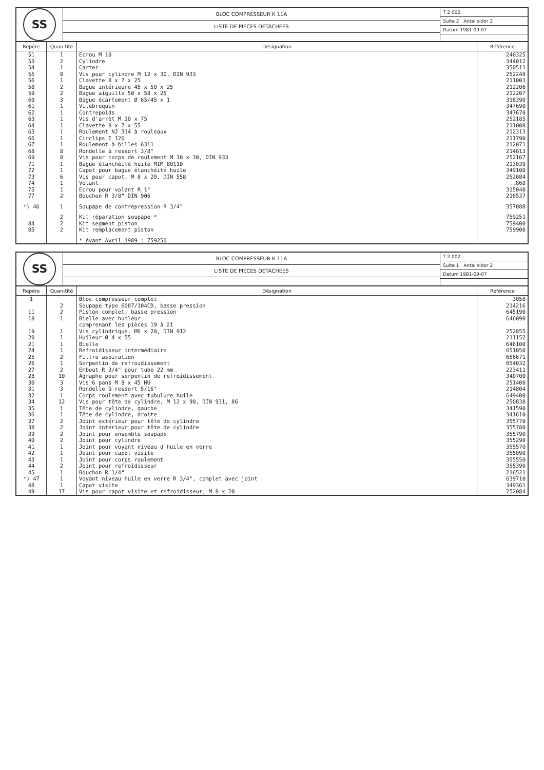SS
BLOC COMPRESSEUR K 11A
LISTE DE PIECES DETACHEES
T 2 002
Suite 2 Antal sidor 2
Datum 1981-09-07
| Repère | Quan-tité | Désignation | Référence |
| --- | --- | --- | --- |
| 51 | 1 | Ecrou M 10 | 240325 |
| 53 | 2 | Cylindre | 344012 |
| 54 | 1 | Carter | 350511 |
| 55 | 8 | Vis pour cylindre M 12 x 30, DIN 933 | 252248 |
| 56 | 1 | Clavette 8 x 7 x 25 | 211003 |
| 58 | 2 | Bague intérieure 45 x 50 x 25 | 212206 |
| 59 | 2 | Bague aiguille 50 x 58 x 25 | 212207 |
| 60 | 3 | Bague écartement Ø 65/45 x 1 | 318390 |
| 61 | 1 | Vilebrequin | 347690 |
| 62 | 1 | Contrepoids | 347670 |
| 63 | 1 | Vis d'arrêt M 10 x 75 | 252185 |
| 64 | 1 | Clavette 8 x 7 x 55 | 211008 |
| 65 | 1 | Roulement NJ 314 à rouleaux | 212313 |
| 66 | 1 | Circlips I 120 | 211790 |
| 67 | 1 | Roulement à billes 6311 | 212071 |
| 68 | 8 | Rondelle à ressort 3/8" | 214813 |
| 69 | 8 | Vis pour corps de roulement M 10 x 30, DIN 933 | 252167 |
| 71 | 1 | Bague étanchéité huile MIM 80110 | 213039 |
| 72 | 1 | Capot pour bague étanchéité huile | 349100 |
| 73 | 6 | Vis pour capot, M 8 x 20, DIN 558 | 252084 |
| 74 | 1 | Volant | ..860 |
| 75 | 1 | Ecrou pour volant R 1" | 315040 |
| 77 | 2 | Bouchon R 3/8" DIN 906 | 216537 |
| *) 46 | 1 | Soupape de contrepression R 3/4" | 357088 |
| | 2 | Kit réparation soupape * | 759251 |
| 84 | 2 | Kit segment piston | 759400 |
| 85 | 2 | Kit remplacement piston | 759900 |
| | | * Avant Avril 1989 : 759250 | |
SS
BLOC COMPRESSEUR K 11A
LISTE DE PIECES DETACHEES
T 2 002
Suite 1 Antal sidor 2
Datum 1981-09-07
| Repère | Quan-tité | Désignation | Référence |
| --- | --- | --- | --- |
| 1 | | Bloc compresseur complet | 3058 |
| | 2 | Soupape type 6087/104CD, basse pression | 214216 |
| 11 | 2 | Piston complet, basse pression | 645190 |
| 18 | 1 | Bielle avec huileur comprenant les pièces 19 à 21 | 646090 |
| 19 | 1 | Vis cylindrique, M6 x 20, DIN 912 | 252855 |
| 20 | 1 | Huileur Ø 4 x 55 | 211152 |
| 21 | 1 | Bielle | 646100 |
| 24 | 1 | Refroidisseur intermédiaire | 651050 |
| 25 | 2 | Filtre aspiration | 656671 |
| 26 | 1 | Serpentin de refroidissement | 654032 |
| 27 | 2 | Embout R 3/4" pour tube 22 mm | 223411 |
| 28 | 10 | Agraphe pour serpentin de refroidissement | 340700 |
| 30 | 3 | Vis 6 pans M 8 x 45 MU | 251408 |
| 31 | 3 | Rondelle à ressort 5/16" | 214804 |
| 32 | 1 | Corps roulement avec tubulure huile | 649400 |
| 34 | 12 | Vis pour tête de cylindre, M 12 x 90, DIN 931, 8G | 250838 |
| 35 | 1 | Tête de cylindre, gauche | 341590 |
| 36 | 1 | Tête de cylindre, droite | 341610 |
| 37 | 2 | Joint extérieur pour tête de cylindre | 355770 |
| 38 | 2 | Joint intérieur pour tête de cylindre | 355780 |
| 39 | 2 | Joint pour ensemble soupape | 355790 |
| 40 | 2 | Joint pour cylindre | 355290 |
| 41 | 1 | Joint pour voyant niveau d'huile en verre | 355570 |
| 42 | 1 | Joint pour capot visite | 355090 |
| 43 | 1 | Joint pour corps roulement | 355550 |
| 44 | 2 | Joint pour refroidisseur | 355390 |
| 45 | 1 | Bouchon R 1/4" | 216521 |
| *) 47 | 1 | Voyant niveau huile en verre R 3/4", complet avec joint | 639710 |
| 48 | 1 | Capot visite | 349361 |
| 49 | 17 | Vis pour capot visite et refroidisseur, M 8 x 20 | 252084 |